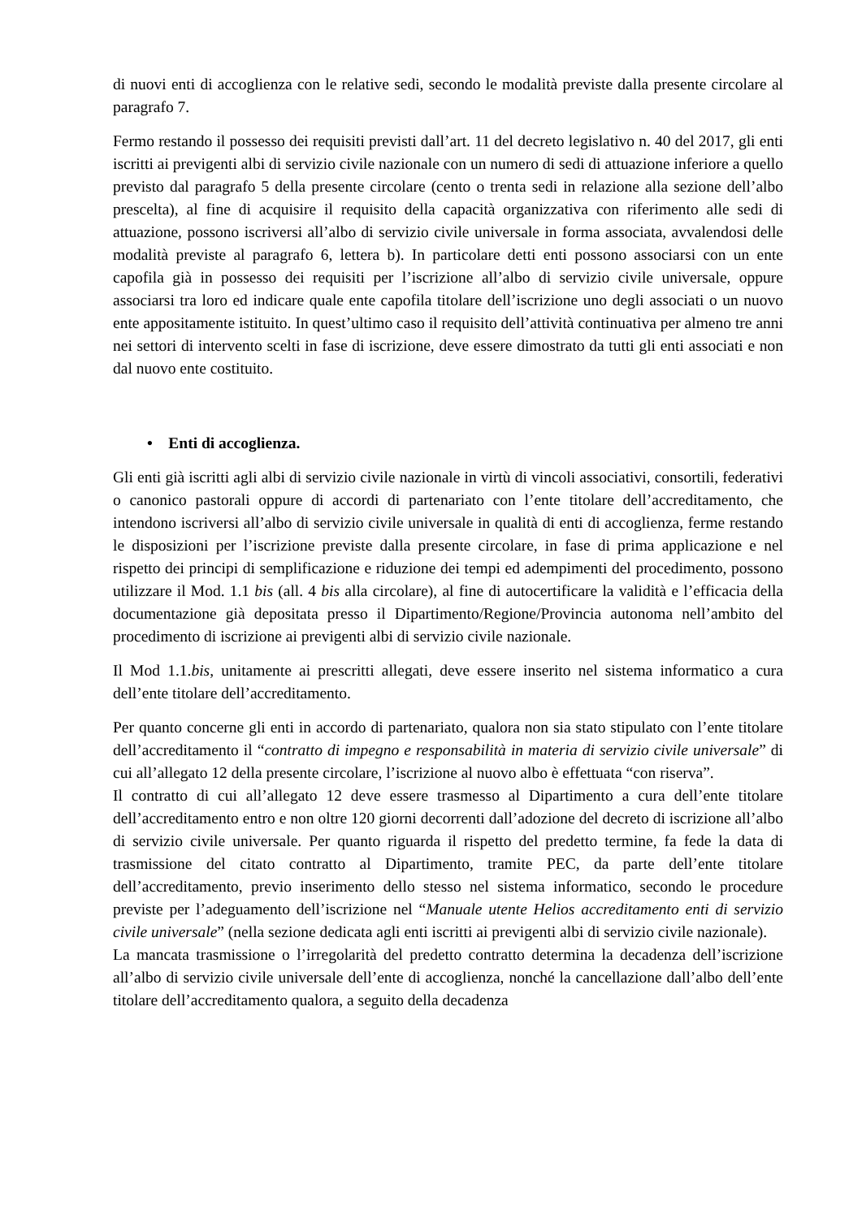di nuovi enti di accoglienza con le relative sedi, secondo le modalità previste dalla presente circolare al paragrafo 7.
Fermo restando il possesso dei requisiti previsti dall’art. 11 del decreto legislativo n. 40 del 2017, gli enti iscritti ai previgenti albi di servizio civile nazionale con un numero di sedi di attuazione inferiore a quello previsto dal paragrafo 5 della presente circolare (cento o trenta sedi in relazione alla sezione dell’albo prescelta), al fine di acquisire il requisito della capacità organizzativa con riferimento alle sedi di attuazione, possono iscriversi all’albo di servizio civile universale in forma associata, avvalendosi delle modalità previste al paragrafo 6, lettera b). In particolare detti enti possono associarsi con un ente capofila già in possesso dei requisiti per l’iscrizione all’albo di servizio civile universale, oppure associarsi tra loro ed indicare quale ente capofila titolare dell’iscrizione uno degli associati o un nuovo ente appositamente istituito. In quest’ultimo caso il requisito dell’attività continuativa per almeno tre anni nei settori di intervento scelti in fase di iscrizione, deve essere dimostrato da tutti gli enti associati e non dal nuovo ente costituito.
• Enti di accoglienza.
Gli enti già iscritti agli albi di servizio civile nazionale in virtù di vincoli associativi, consortili, federativi o canonico pastorali oppure di accordi di partenariato con l’ente titolare dell’accreditamento, che intendono iscriversi all’albo di servizio civile universale in qualità di enti di accoglienza, ferme restando le disposizioni per l’iscrizione previste dalla presente circolare, in fase di prima applicazione e nel rispetto dei principi di semplificazione e riduzione dei tempi ed adempimenti del procedimento, possono utilizzare il Mod. 1.1 bis (all. 4 bis alla circolare), al fine di autocertificare la validità e l’efficacia della documentazione già depositata presso il Dipartimento/Regione/Provincia autonoma nell’ambito del procedimento di iscrizione ai previgenti albi di servizio civile nazionale.
Il Mod 1.1.bis, unitamente ai prescritti allegati, deve essere inserito nel sistema informatico a cura dell’ente titolare dell’accreditamento.
Per quanto concerne gli enti in accordo di partenariato, qualora non sia stato stipulato con l’ente titolare dell’accreditamento il “contratto di impegno e responsabilità in materia di servizio civile universale” di cui all’allegato 12 della presente circolare, l’iscrizione al nuovo albo è effettuata “con riserva”.
Il contratto di cui all’allegato 12 deve essere trasmesso al Dipartimento a cura dell’ente titolare dell’accreditamento entro e non oltre 120 giorni decorrenti dall’adozione del decreto di iscrizione all’albo di servizio civile universale. Per quanto riguarda il rispetto del predetto termine, fa fede la data di trasmissione del citato contratto al Dipartimento, tramite PEC, da parte dell’ente titolare dell’accreditamento, previo inserimento dello stesso nel sistema informatico, secondo le procedure previste per l’adeguamento dell’iscrizione nel “Manuale utente Helios accreditamento enti di servizio civile universale” (nella sezione dedicata agli enti iscritti ai previgenti albi di servizio civile nazionale).
La mancata trasmissione o l’irregolarità del predetto contratto determina la decadenza dell’iscrizione all’albo di servizio civile universale dell’ente di accoglienza, nonché la cancellazione dall’albo dell’ente titolare dell’accreditamento qualora, a seguito della decadenza